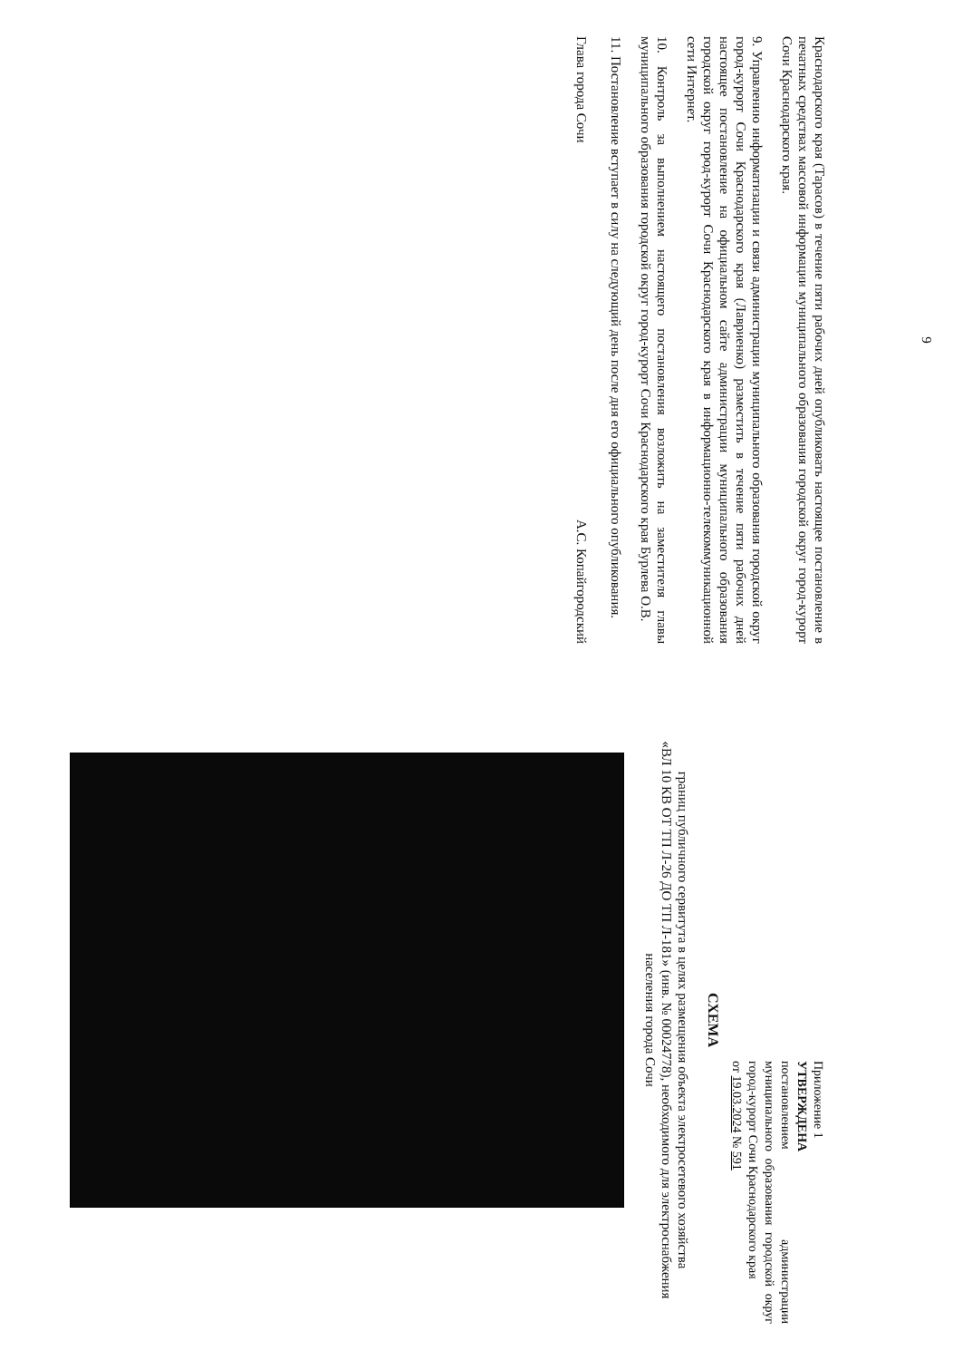9
Краснодарского края (Тарасов) в течение пяти рабочих дней опубликовать настоящее постановление в печатных средствах массовой информации муниципального образования городской округ город-курорт Сочи Краснодарского края.
9. Управлению информатизации и связи администрации муниципального образования городской округ город-курорт Сочи Краснодарского края (Лавриенко) разместить в течение пяти рабочих дней настоящее постановление на официальном сайте администрации муниципального образования городской округ город-курорт Сочи Краснодарского края в информационно-телекоммуникационной сети Интернет.
10. Контроль за выполнением настоящего постановления возложить на заместителя главы муниципального образования городской округ город-курорт Сочи Краснодарского края Бурлева О.В.
11. Постановление вступает в силу на следующий день после дня его официального опубликования.
Глава города Сочи А.С. Копайгородский
Приложение 1
УТВЕРЖДЕНА
постановлением администрации муниципального образования городской округ город-курорт Сочи Краснодарского края
от 19.03.2024 № 591
СХЕМА
границ публичного сервитута в целях размещения объекта электросетевого хозяйства
«ВЛ 10 КВ ОТ ТП Л-26 ДО ТП Л-181» (инв. № 00024778), необходимого для электроснабжения населения города Сочи